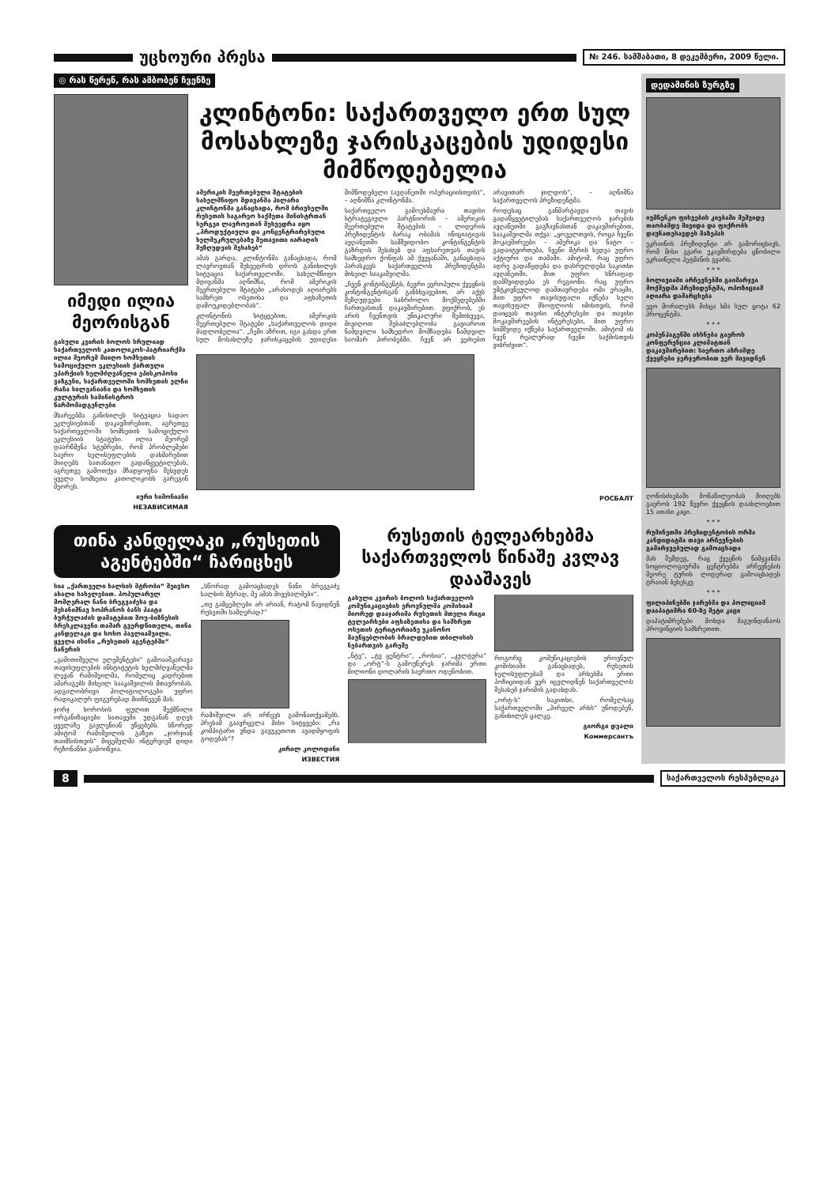უცხოური პრესა
№ 246. სამშაბათი, 8 დეკემბერი, 2009 წელი.
◎ რას წერენ, რას ამბობენ ჩვენზე
იმედი ილია მეორისგან
გასული კვირის ბოლოს სრულიად საქართველოს კათოლიკოს-პატრიარქმა ილია მეორემ მიიღო სომხეთის სამოციქულო ეკლესიის ქართული ეპარქიის ხელმძღვანელი ეპისკოპოსი ვაზგენი, საქართველოში სომხეთის ელჩი რაჩა სილვანიანი და სომხეთის კულტურის სამინისტროს წარმომადგენლები
მხარეებმა განიხილეს სიტუაცია სადაო ეკლესიებთან დაკავშირებით, აგრეთვე საქართველოში სომხეთის სამოციქულო ეკლესიის სტატუსი. ილია მეორემ დაარწმუნა სტუმრები, რომ პრობლემები საერო ხელისუფლების დახმარებით მიიღებს სათანადო გადაწყვეტილებას, აგრეთვე გამოთქვა მზადყოფნა შეხვდეს ყველა სომხეთა კათოლიკოსს გარეგინ მეორეს.
იური სიმონიანი
НЕЗАВИСИМАЯ
კლინტონი: საქართველო ერთ სულ მოსახლეზე ჯარისკაცების უდიდესი მიმწოდებელია
ამერიკის შეერთებული შტატების სახელმწიფო მდივანმა ჰილარი კლინტონმა განაცხადა, რომ ბრიუსელში რუსეთის საგარეო საქმეთა მინისტრთან სერგეი ლავროვთან შეხვედრა იყო „პროდუქტიული და კონცენტრირებული ხელშეკრულებაზე შეთავითი იარაღის შეზღუდვის შესახებ“
ამას გარდა, კლინტონმა განაცხადა, რომ ლავროვთან შეხვედრის დროს განიხილეს სიტუაცია საქართველოში. სახელმწიფო მდივანმა აღნიშნა, რომ ამერიკის შეერთებული შტატები „არასოდეს აღიარებს სამხრეთ ოსეთისა და აფხაზეთის დამოუკიდებლობას“.
კლინტონის სიტყვებით, ამერიკის შეერთებული შტატები „საქართველოს დიდი მადლობელია“. „ჩემი აზრით, იგი გახდა ერთ სულ მოსახლეზე ჯარისკაცების უდიდესი მიმწოდებელი (ავღანეთში ოპერაციისთვის)“, – აღნიშნა კლინტონმა.
საქართველო გამოეხმაურა თავისი სტრატეგიული პარტნიორის – ამერიკის შეერთებული შტატების – ლიდერის პრეზიდენტის ბარაკ ობამას ინიციატივას ავღანეთში სამშვიდობო კონტინგენტის გაზრდის შესახებ და აფხარეთვას თავის სამხედრო ქონფას ამ ქვეყანაში, განაცხადა პარასკევს საქართველოს პრეზიდენტმა მიხეილ სააკაშვილმა.
„ჩვენ კონტინგენტს, ბევრი ევროპული ქვეყნის კონტინგენტისგან განსხვავებით, არ აქვს შეზღუდვები საბრძოლო მოქმედებებში ჩართვასთან დაკავშირებით. ვფიქრობ, ეს არის ჩვენთვის უნიკალური შემთხვევა, მივიღოთ შესაძლებლობა გავიაროთ ნამდვილი სამხედრო მომზადება ნამდვილ საომარ პირობებში. ჩვენ არ ვეძიებთ არავითარ ჯილდოს“, – აღნიშნა საქართველოს პრეზიდენტმა.
როდესაც განმარტავდა თავის გადაწყვეტილებას საქართველოს ჯარების ავღანეთში გაგზავნასთან დაკავშირებით, სააკაშვილმა თქვა: „ყოველთვის, როცა ჩვენი მოკავშირეები – ამერიკა და ნატო – გადაიტვირთება, ჩვენი მტრის ხედვა უფრო აქტიური და თამამი. ამიტომ, რაც უფრო ადრე გადაწყდება და დასრულდება საკითხი ავღანეთში, მით უფრო სწრაფად დამშვიდდება ეს რეგიონი. რაც უფრო უმტკივნეულოდ დამთავრდება ომი ერაყში, მით უფრო თავისუფალი იქნება ხელი თავისუფალ მსოფლიოს იმისთვის, რომ დაიცვას თავისი ინტერესები და თავისი მოკავშირეების ინტერესები, მით უფრო სიმშვიდე იქნება საქართველოში. ამიტომ ის ჩვენ რეალურად ჩვენი საქმისთვის ვიბრძვით“.
РОСБАЛТ
თინა კანდელაკი „რუსეთის აგენტებში“ ჩარიცხეს
სია „ქართველი ხალხის მტრობი“ შეივსო ახალი სახელებით. პოპულარულ მომღერალ ნანი ბრეგვაძესა და შესანიშნავ სოპრანოს ბანს პაატა ბურჭულაძის დამატებით შოუ-ბიზნესის ბრესკლავენი თამარ გვერდწითელი, თინა კანდელაკი და სოსო პავლიაშვილი. ყველა ისინი „რუსეთის აგენტებში“ ჩაწერის
„გამითიშველი ელემენტები“ გამოააშკარავა თავისუფლების ინსტიტუტის ხელმძღვანელმა ლევან რამიშვილმა, რომელიც კადრებით ამარაგებს მიხეილ სააკაშვილის მთავრობას. ადგილობრივი პოლიტოლოგები უფრო რადიკალურ ფიგურებად მიიჩნევენ მას.
ჯორჯ სოროსის ფულით შექმნილი ორგანიზაციები სათავეში უდგანან დღეს ყველაზე გავლენიან უწყებებს. სწორედ ამიტომ რამიშვილის გაზეთ „ჯორჯიან თაიმსისთვის“ მიცემულმა ინტერვიუმ დიდი რეზონანსი გამოიწვია.
„სწორად გამოაცხადეს ნანი ბრეგვაძე ხალხის მტრად, მე ამას მივესალმები“.
„თუ გამცემლები არ არიან, რატომ წავიდნენ რუსეთში სამღერად?“
რამიშვილი არ ირჩევს გამონათქვამებს. პრესამ გაავრცელა მისი სიტყვები: „რა კომპიტარი უნდა გავუკეთოთ ავადმყოფის გოდებას“?
კირილ კოლოდინი
ИЗВЕСТИЯ
რუსეთის ტელეარხებმა საქართველოს წინაშე კვლავ დააშავეს
გასული კვირის ბოლოს საქართველოს კომუნიკაციების ეროვნულმა კომისიამ მიორედ დააჯარიმა რუსეთის მთელი რიგი ტელეარხები აფხაზეთისა და სამხრეთ ოსეთის ტერიტორიაზე უკანონო მაუწყებლობის ბრალდებით თბილისის ნებართვის გარეშე
„ნტვ“, „ტვ ცენტრი“, „როსია“, „კულტურა“ და „ორტ“-ს გამოუწერეს ჯარიმა ერთი მილიონი დოლარის საერთო ოდენობით.
როგორც კომუნიკაციების ეროვნულ კომისიაში განაცხადეს, რუსეთის ხელისუფლებამ და არხებმა ერთი პოზიციიდან ვერ იცვლიდნენ საქართველოს შესახებ ჯარიმის გადახდას.
„ორტ-ს“ საკითხი, რომელსაც საქართველოში „პირველ არხს“ უწოდებენ, განიხილეს ცალკე.
გიორგი დვალი
Коммерсантъ
დედამიწის ზურგზე
იუშჩენკო ფისვების კიებაში მეშვიდე თაობამდე მივიდა და ფიქრობს დაუნათესავდეს მაზეპას
უკრაინის პრეზიდენტი არ გამორიცხავს, რომ მისი გვარი უკავშირდება ცნობილი უკრაინელი ჰეტმანის გვარს.
* * *
ბოლივიაში არჩევნებში გაიმარჯვა მოქმედმა პრეზიდენტმა, ოპოზიციამ აღიარა დამარცხება
ევო მორალესს მისცა ხმა სულ ცოტა 62 პროცენტმა.
* * *
კოპენჰაგენში იხსნება გაეროს კონფერენცია კლიმატთან დაკავშირებით: საერთო აზრამდე ქვეყნები ჯერჯერობით ვერ მივიდნენ
ღონისძიებაში მონაწილეობას მიიღებს გაეროს 192 წევრი ქვეყნის დაახლოებით 15 ათასი კაცი.
* * *
რუმინეთში პრეზიდენტობის ორმა კანდიდატმა თავი არჩევნების გამარჯვებულად გამოაცხადა
მას შემდეგ, რაც ქვეყნის წამყვანმა სოციოლოგიურმა ცენტრებმა არჩევნების მეორე ტურის ლიდერად გამოაცხადეს ტრაიან ბესესკუ.
* * *
ფილიპინებში ჯარებმა და პოლიციამ დააპატიმრა 60-ზე მეტი კაცი
დაპატიმრებები მოხდა მაგუინდანაოს პროვინციის სამხრეთით.
8
საქართველოს რესპუბლიკა